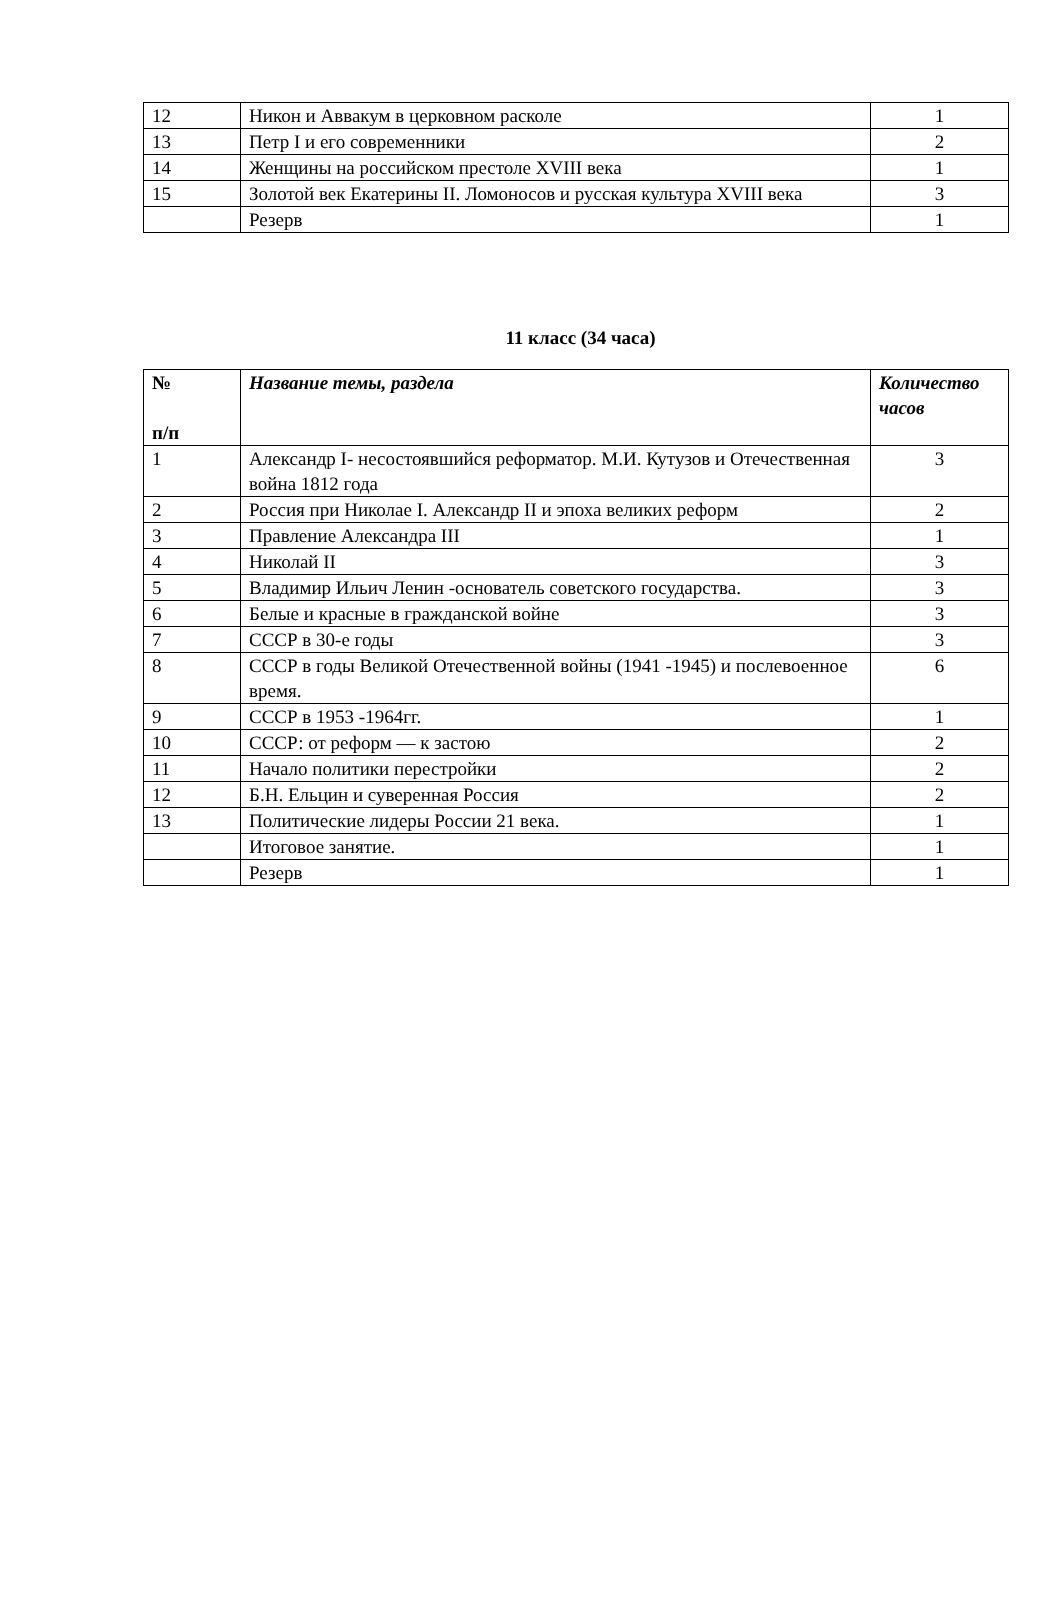| 12 | Никон и Аввакум в церковном расколе | 1 |
| 13 | Петр I и его современники | 2 |
| 14 | Женщины на российском престоле XVIII века | 1 |
| 15 | Золотой век Екатерины II. Ломоносов и русская культура XVIII века | 3 |
| | Резерв | 1 |
11 класс (34 часа)
| № п/п | Название темы, раздела | Количество часов |
| --- | --- | --- |
| 1 | Александр I- несостоявшийся реформатор. М.И. Кутузов и Отечественная война 1812 года | 3 |
| 2 | Россия при Николае I. Александр II и эпоха великих реформ | 2 |
| 3 | Правление Александра III | 1 |
| 4 | Николай II | 3 |
| 5 | Владимир Ильич Ленин -основатель советского государства. | 3 |
| 6 | Белые и красные в гражданской войне | 3 |
| 7 | СССР в 30-е годы | 3 |
| 8 | СССР в годы Великой Отечественной войны (1941 -1945) и послевоенное время. | 6 |
| 9 | СССР в 1953 -1964гг. | 1 |
| 10 | СССР: от реформ — к застою | 2 |
| 11 | Начало политики перестройки | 2 |
| 12 | Б.Н. Ельцин и суверенная Россия | 2 |
| 13 | Политические лидеры России 21 века. | 1 |
| | Итоговое занятие. | 1 |
| | Резерв | 1 |